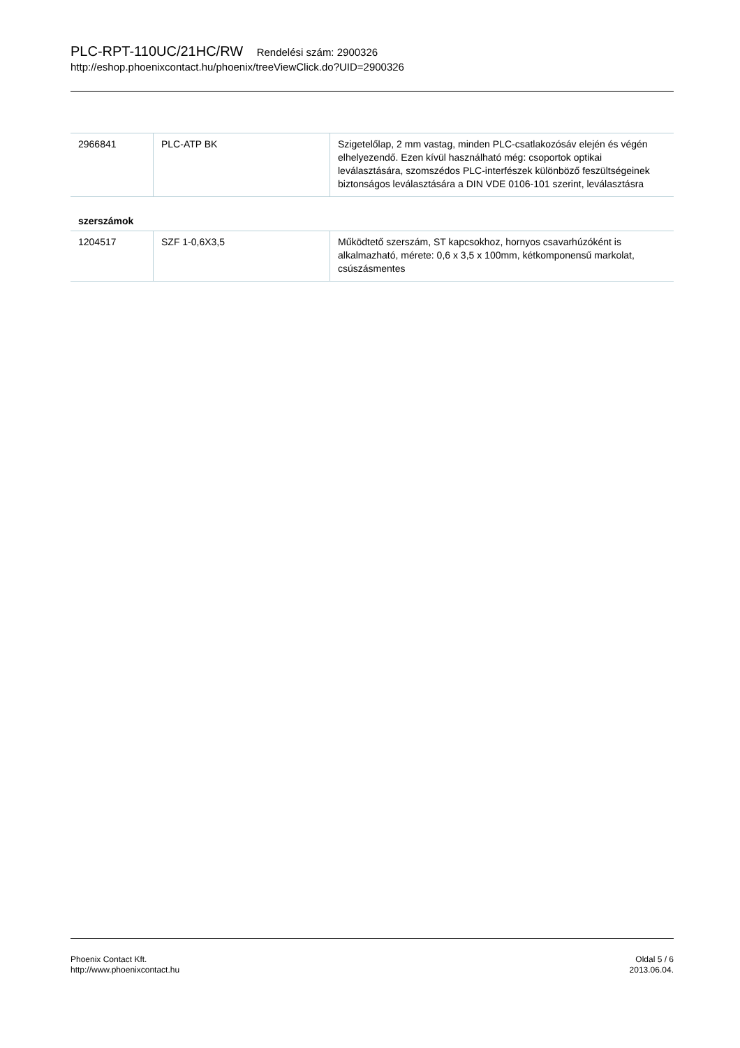PLC-RPT-110UC/21HC/RW Rendelési szám: 2900326
http://eshop.phoenixcontact.hu/phoenix/treeViewClick.do?UID=2900326
| 2966841 | PLC-ATP BK | Szigetelőlap, 2 mm vastag, minden PLC-csatlakozósáv elején és végén elhelyezendő. Ezen kívül használható még: csoportok optikai leválasztására, szomszédos PLC-interfészek különböző feszültségeinek biztonságos leválasztására a DIN VDE 0106-101 szerint, leválasztásra |
szerszámok
| 1204517 | SZF 1-0,6X3,5 | Működtető szerszám, ST kapcsokhoz, hornyos csavarhúzóként is alkalmazható, mérete: 0,6 x 3,5 x 100mm, kétkomponensű markolat, csúszásmentes |
Phoenix Contact Kft.
http://www.phoenixcontact.hu
Oldal 5 / 6
2013.06.04.